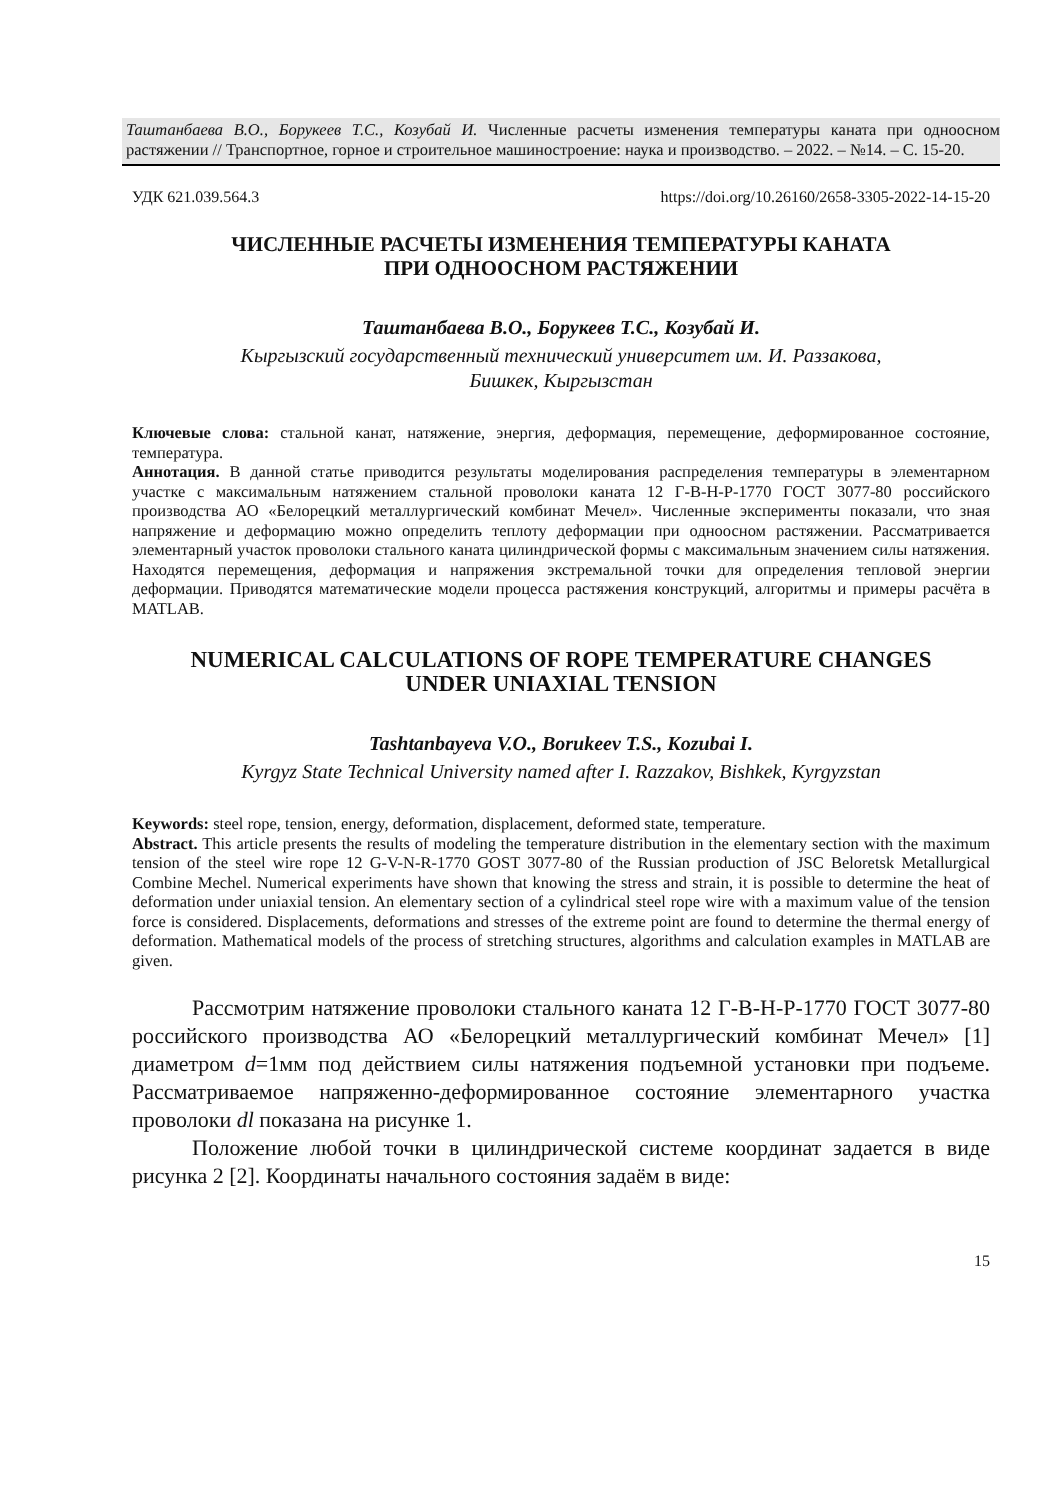Таштанбаева В.О., Борукеев Т.С., Козубай И. Численные расчеты изменения температуры каната при одноосном растяжении // Транспортное, горное и строительное машиностроение: наука и производство. – 2022. – №14. – С. 15-20.
УДК 621.039.564.3 https://doi.org/10.26160/2658-3305-2022-14-15-20
ЧИСЛЕННЫЕ РАСЧЕТЫ ИЗМЕНЕНИЯ ТЕМПЕРАТУРЫ КАНАТА
ПРИ ОДНООСНОМ РАСТЯЖЕНИИ
Таштанбаева В.О., Борукеев Т.С., Козубай И.
Кыргызский государственный технический университет им. И. Раззакова,
Бишкек, Кыргызстан
Ключевые слова: стальной канат, натяжение, энергия, деформация, перемещение, деформированное состояние, температура.
Аннотация. В данной статье приводится результаты моделирования распределения температуры в элементарном участке с максимальным натяжением стальной проволоки каната 12 Г-В-Н-Р-1770 ГОСТ 3077-80 российского производства АО «Белорецкий металлургический комбинат Мечел». Численные эксперименты показали, что зная напряжение и деформацию можно определить теплоту деформации при одноосном растяжении. Рассматривается элементарный участок проволоки стального каната цилиндрической формы с максимальным значением силы натяжения. Находятся перемещения, деформация и напряжения экстремальной точки для определения тепловой энергии деформации. Приводятся математические модели процесса растяжения конструкций, алгоритмы и примеры расчёта в MATLAB.
NUMERICAL CALCULATIONS OF ROPE TEMPERATURE CHANGES
UNDER UNIAXIAL TENSION
Tashtanbayeva V.O., Borukeev T.S., Kozubai I.
Kyrgyz State Technical University named after I. Razzakov, Bishkek, Kyrgyzstan
Keywords: steel rope, tension, energy, deformation, displacement, deformed state, temperature.
Abstract. This article presents the results of modeling the temperature distribution in the elementary section with the maximum tension of the steel wire rope 12 G-V-N-R-1770 GOST 3077-80 of the Russian production of JSC Beloretsk Metallurgical Combine Mechel. Numerical experiments have shown that knowing the stress and strain, it is possible to determine the heat of deformation under uniaxial tension. An elementary section of a cylindrical steel rope wire with a maximum value of the tension force is considered. Displacements, deformations and stresses of the extreme point are found to determine the thermal energy of deformation. Mathematical models of the process of stretching structures, algorithms and calculation examples in MATLAB are given.
Рассмотрим натяжение проволоки стального каната 12 Г-В-Н-Р-1770 ГОСТ 3077-80 российского производства АО «Белорецкий металлургический комбинат Мечел» [1] диаметром d=1мм под действием силы натяжения подъемной установки при подъеме. Рассматриваемое напряженно-деформированное состояние элементарного участка проволоки dl показана на рисунке 1.
Положение любой точки в цилиндрической системе координат задается в виде рисунка 2 [2]. Координаты начального состояния задаём в виде:
15